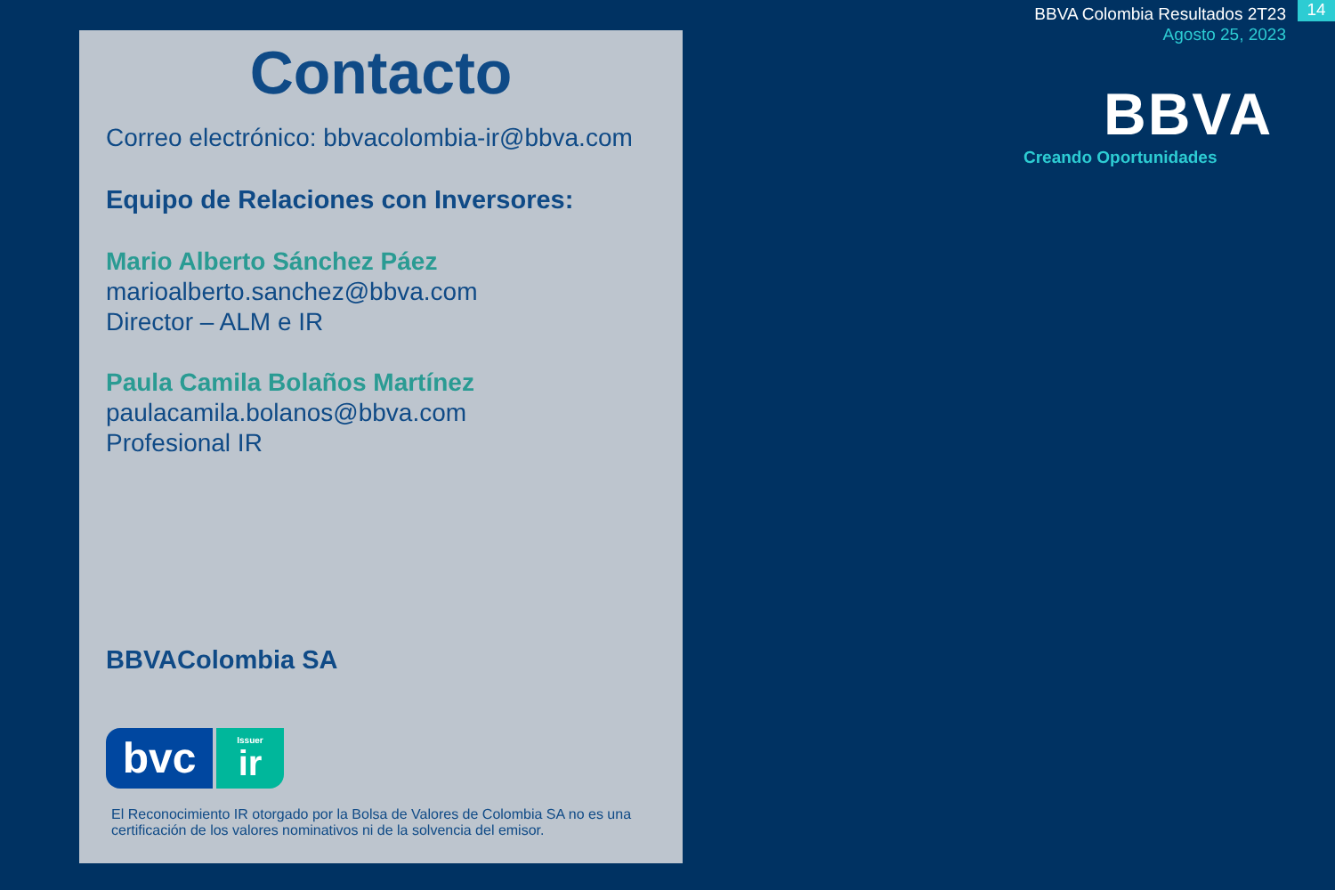BBVA Colombia Resultados 2T23
Agosto 25, 2023
14
Contacto
Correo electrónico: bbvacolombia-ir@bbva.com
Equipo de Relaciones con Inversores:
Mario Alberto Sánchez Páez
marioalberto.sanchez@bbva.com
Director – ALM e IR
Paula Camila Bolaños Martínez
paulacamila.bolanos@bbva.com
Profesional IR
BBVAColombia SA
bvc
Issuer
ir
El Reconocimiento IR otorgado por la Bolsa de Valores de Colombia SA no es una certificación de los valores nominativos ni de la solvencia del emisor.
BBVA
Creando Oportunidades